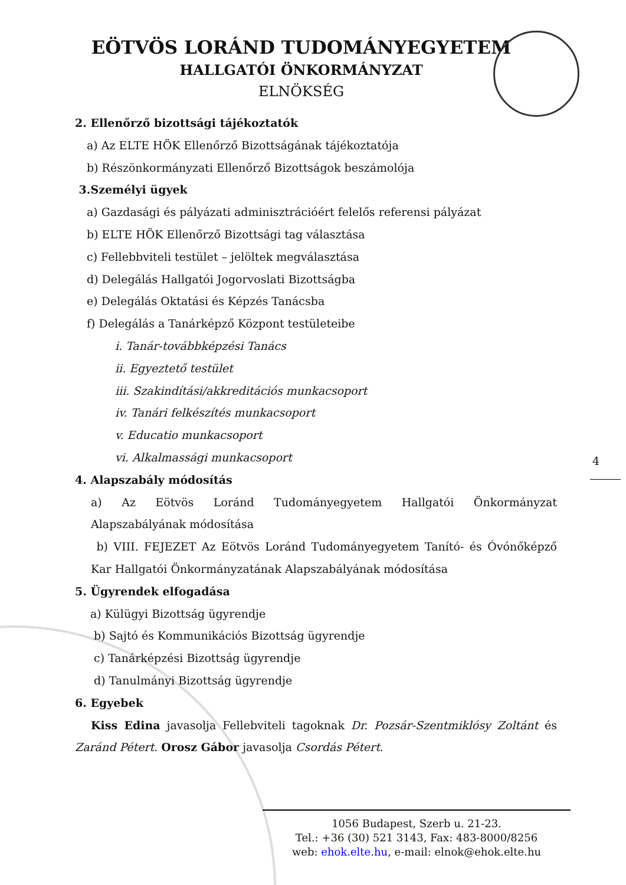EÖTVÖS LORÁND TUDOMÁNYEGYETEM
HALLGATÓI ÖNKORMÁNYZAT
ELNÖKSÉG
2. Ellenőrző bizottsági tájékoztatók
a) Az ELTE HÖK Ellenőrző Bizottságának tájékoztatója
b) Részönkormányzati Ellenőrző Bizottságok beszámolója
3.Személyi ügyek
a) Gazdasági és pályázati adminisztrációért felelős referensi pályázat
b) ELTE HÖK Ellenőrző Bizottsági tag választása
c) Fellebbviteli testület – jelöltek megválasztása
d) Delegálás Hallgatói Jogorvoslati Bizottságba
e) Delegálás Oktatási és Képzés Tanácsba
f) Delegálás a Tanárképző Központ testületeibe
i. Tanár-továbbképzési Tanács
ii. Egyeztető testület
iii. Szakindítási/akkreditációs munkacsoport
iv. Tanári felkészítés munkacsoport
v. Educatio munkacsoport
vi. Alkalmassági munkacsoport
4. Alapszabály módosítás
a) Az Eötvös Loránd Tudományegyetem Hallgatói Önkormányzat Alapszabályának módosítása
b) VIII. FEJEZET Az Eötvös Loránd Tudományegyetem Tanító- és Óvónőképző Kar Hallgatói Önkormányzatának Alapszabályának módosítása
5. Ügyrendek elfogadása
a) Külügyi Bizottság ügyrendje
b) Sajtó és Kommunikációs Bizottság ügyrendje
c) Tanárképzési Bizottság ügyrendje
d) Tanulmányi Bizottság ügyrendje
6. Egyebek
Kiss Edina javasolja Fellebviteli tagoknak Dr. Pozsár-Szentmiklósy Zoltánt és Zaránd Pétert. Orosz Gábor javasolja Csordás Pétert.
4
1056 Budapest, Szerb u. 21-23.
Tel.: +36 (30) 521 3143, Fax: 483-8000/8256
web: ehok.elte.hu, e-mail: elnok@ehok.elte.hu